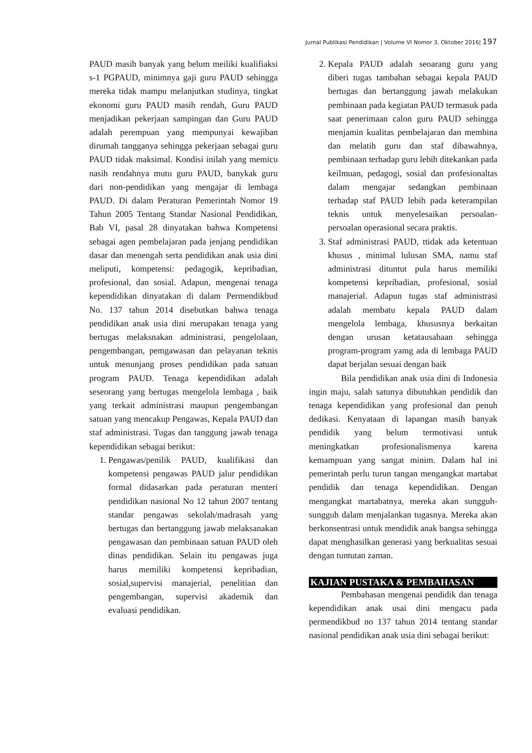Jurnal Publikasi Pendidikan | Volume VI Nomor 3, Oktober 2016| 197
PAUD masih banyak yang belum meiliki kualifiaksi s-1 PGPAUD, minimnya gaji guru PAUD sehingga mereka tidak mampu melanjutkan studinya, tingkat ekonomi guru PAUD masih rendah, Guru PAUD menjadikan pekerjaan sampingan dan Guru PAUD adalah perempuan yang mempunyai kewajiban dirumah tangganya sehingga pekerjaan sebagai guru PAUD tidak maksimal. Kondisi inilah yang memicu nasih rendahnya mutu guru PAUD, banykak guru dari non-pendidikan yang mengajar di lembaga PAUD. Di dalam Peraturan Pemerintah Nomor 19 Tahun 2005 Tentang Standar Nasional Pendidikan, Bab VI, pasal 28 dinyatakan bahwa Kompetensi sebagai agen pembelajaran pada jenjang pendidikan dasar dan menengah serta pendidikan anak usia dini meliputi, kompetensi: pedagogik, kepribadian, profesional, dan sosial. Adapun, mengenai tenaga kependidikan dinyatakan di dalam Permendikbud No. 137 tahun 2014 disebutkan bahwa tenaga pendidikan anak usia dini merupakan tenaga yang bertugas melaksnakan administrasi, pengelolaan, pengembangan, pemgawasan dan pelayanan teknis untuk menunjang proses pendidikan pada satuan program PAUD. Tenaga kependidikan adalah seseorang yang bertugas mengelola lembaga , baik yang terkait administrasi maupun pengembangan satuan yang mencakup Pengawas, Kepala PAUD dan staf administrasi. Tugas dan tanggung jawab tenaga kependidikan sebagai berikut:
1. Pengawas/penilik PAUD, kualifikasi dan kompetensi pengawas PAUD jalur pendidikan formal didasarkan pada peraturan menteri pendidikan nasional No 12 tahun 2007 tentang standar pengawas sekolah/madrasah yang bertugas dan bertanggung jawab melaksanakan pengawasan dan pembinaan satuan PAUD oleh dinas pendidikan. Selain itu pengawas juga harus memiliki kompetensi kepribadian, sosial,supervisi manajerial, penelitian dan pengembangan, supervisi akademik dan evaluasi pendidikan.
2. Kepala PAUD adalah seoarang guru yang diberi tugas tambahan sebagai kepala PAUD bertugas dan bertanggung jawab melakukan pembinaan pada kegiatan PAUD termasuk pada saat penerimaan calon guru PAUD sehingga menjamin kualitas pembelajaran dan membina dan melatih guru dan staf dibawahnya, pembinaan terhadap guru lebih ditekankan pada keilmuan, pedagogi, sosial dan profesionaltas dalam mengajar sedangkan pembinaan terhadap staf PAUD lebih pada keterampilan teknis untuk menyelesaikan persoalan-persoalan operasional secara praktis.
3. Staf administrasi PAUD, ttidak ada ketentuan khusus , minimal lulusan SMA, namu staf administrasi dituntut pula harus memiliki kompetensi kepribadian, profesional, sosial manajerial. Adapun tugas staf administrasi adalah membatu kepala PAUD dalam mengelola lembaga, khususnya berkaitan dengan urusan ketatausahaan sehingga program-program yamg ada di lembaga PAUD dapat berjalan sesuai dengan baik
Bila pendidikan anak usia dini di Indonesia ingin maju, salah satunya dibutuhkan pendidik dan tenaga kependidikan yang profesional dan penuh dedikasi. Kenyataan di lapangan masih banyak pendidik yang belum termotivasi untuk meningkatkan profesionalismenya karena kemampuan yang sangat minim. Dalam hal ini pemerintah perlu turun tangan mengangkat martabat pendidik dan tenaga kependidikan. Dengan mengangkat martabatnya, mereka akan sungguh-sungguh dalam menjalankan tugasnya. Mereka akan berkonsentrasi untuk mendidik anak bangsa sehingga dapat menghasilkan generasi yang berkualitas sesuai dengan tuntutan zaman.
KAJIAN PUSTAKA & PEMBAHASAN
Pembahasan mengenai pendidik dan tenaga kependidikan anak usai dini mengacu pada permendikbud no 137 tahun 2014 tentang standar nasional pendidikan anak usia dini sebagai berikut: